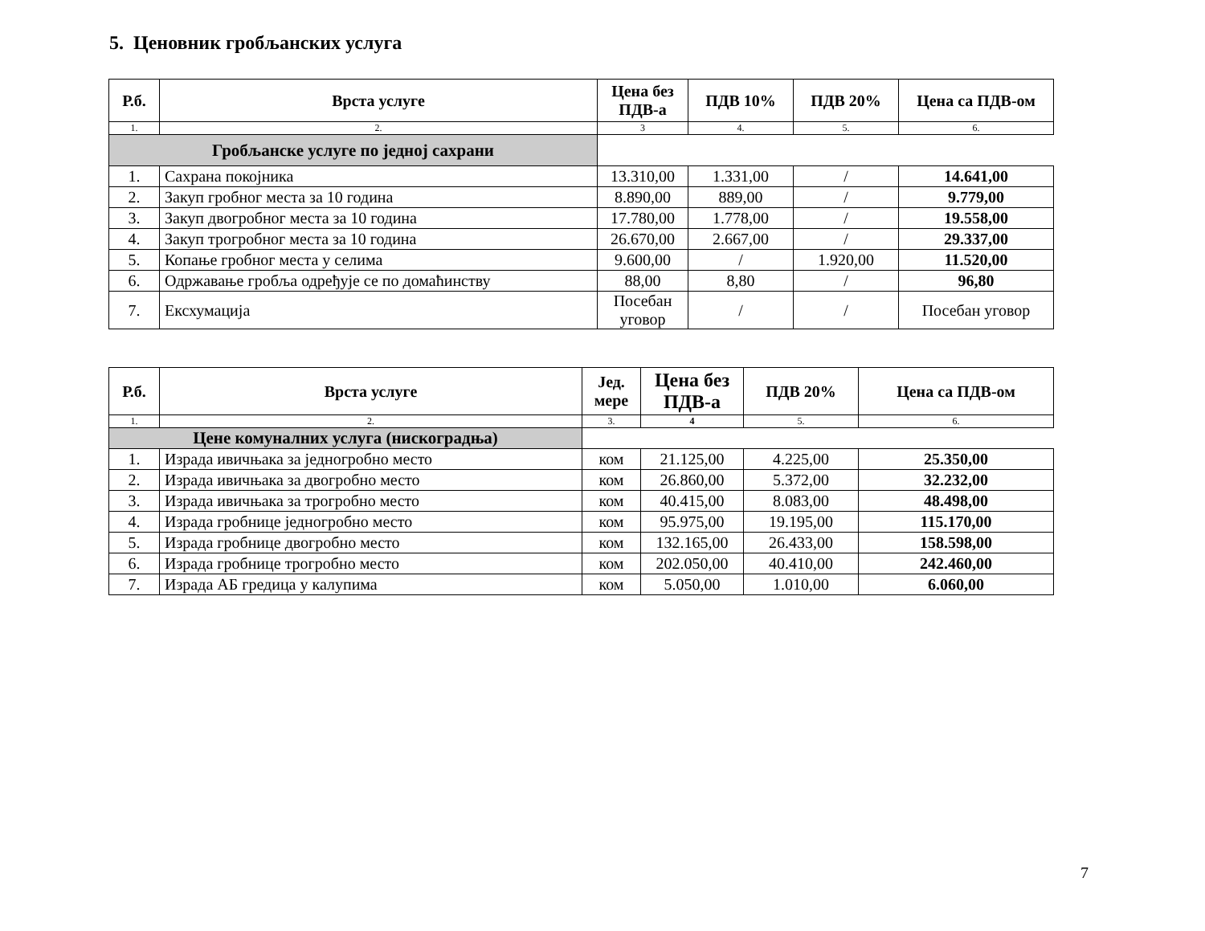5. Ценовник гробљанских услуга
| Р.б. | Врста услуге | Цена без ПДВ-а | ПДВ 10% | ПДВ 20% | Цена са ПДВ-ом |
| --- | --- | --- | --- | --- | --- |
| 1. | 2. | 3 | 4. | 5. | 6. |
| Гробљанске услуге по једној сахрани | | | | | |
| 1. | Сахрана покојника | 13.310,00 | 1.331,00 | / | 14.641,00 |
| 2. | Закуп гробног места за 10 година | 8.890,00 | 889,00 | / | 9.779,00 |
| 3. | Закуп двогробног места за 10 година | 17.780,00 | 1.778,00 | / | 19.558,00 |
| 4. | Закуп трогробног места за 10 година | 26.670,00 | 2.667,00 | / | 29.337,00 |
| 5. | Копање гробног места у селима | 9.600,00 | / | 1.920,00 | 11.520,00 |
| 6. | Одржавање гробља одређује се по домаћинству | 88,00 | 8,80 | / | 96,80 |
| 7. | Ексхумација | Посебан уговор | / | / | Посебан уговор |
| Р.б. | Врста услуге | Јед. мере | Цена без ПДВ-а | ПДВ 20% | Цена са ПДВ-ом |
| --- | --- | --- | --- | --- | --- |
| 1. | 2. | 3. | 4 | 5. | 6. |
| Цене комуналних услуга (нискоградња) | | | | | |
| 1. | Израда ивичњака за једногробно место | ком | 21.125,00 | 4.225,00 | 25.350,00 |
| 2. | Израда ивичњака за двогробно место | ком | 26.860,00 | 5.372,00 | 32.232,00 |
| 3. | Израда ивичњака за трогробно место | ком | 40.415,00 | 8.083,00 | 48.498,00 |
| 4. | Израда гробнице једногробно место | ком | 95.975,00 | 19.195,00 | 115.170,00 |
| 5. | Израда гробнице двогробно место | ком | 132.165,00 | 26.433,00 | 158.598,00 |
| 6. | Израда гробнице трогробно место | ком | 202.050,00 | 40.410,00 | 242.460,00 |
| 7. | Израда АБ гредица у калупима | ком | 5.050,00 | 1.010,00 | 6.060,00 |
7